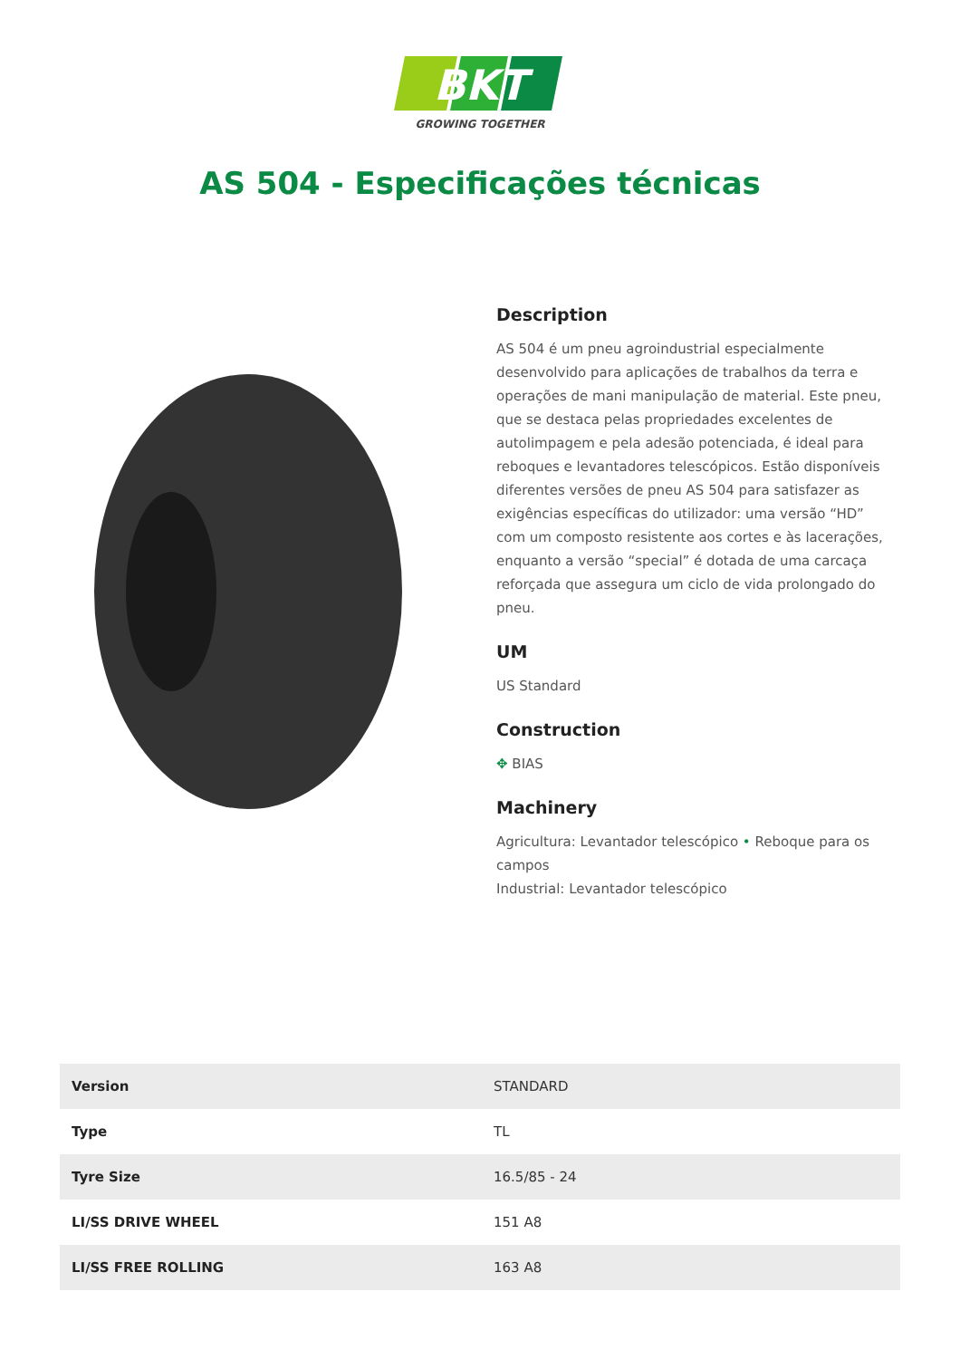BKT
GROWING TOGETHER
AS 504 - Especificações técnicas
Description
AS 504 é um pneu agroindustrial especialmente desenvolvido para aplicações de trabalhos da terra e operações de mani manipulação de material. Este pneu, que se destaca pelas propriedades excelentes de autolimpagem e pela adesão potenciada, é ideal para reboques e levantadores telescópicos. Estão disponíveis diferentes versões de pneu AS 504 para satisfazer as exigências específicas do utilizador: uma versão “HD” com um composto resistente aos cortes e às lacerações, enquanto a versão “special” é dotada de uma carcaça reforçada que assegura um ciclo de vida prolongado do pneu.
UM
US Standard
Construction
✥ BIAS
Machinery
Agricultura: Levantador telescópico • Reboque para os campos
Industrial: Levantador telescópico
| Version | STANDARD |
| Type | TL |
| Tyre Size | 16.5/85 - 24 |
| LI/SS DRIVE WHEEL | 151 A8 |
| LI/SS FREE ROLLING | 163 A8 |